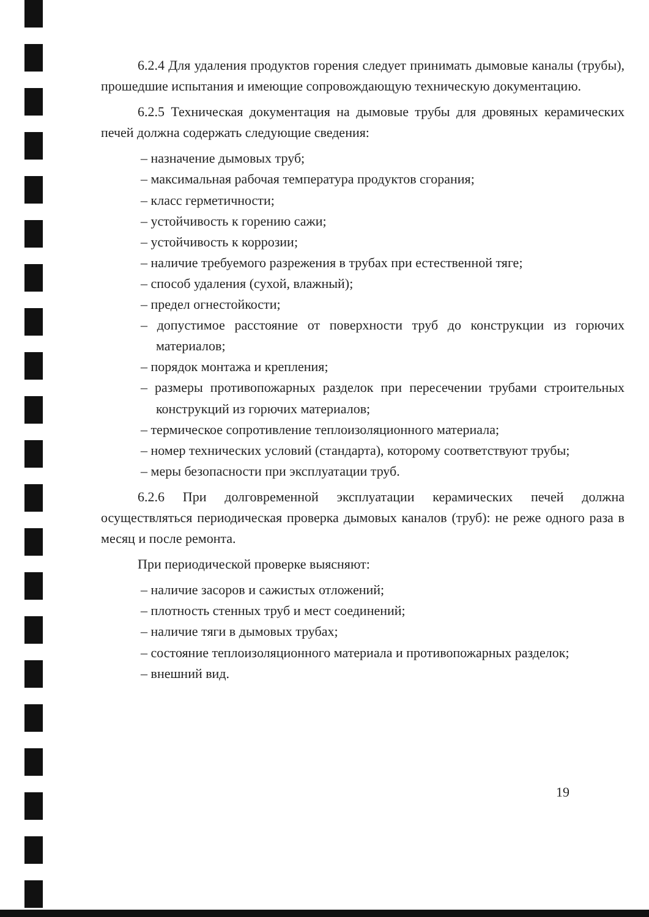6.2.4 Для удаления продуктов горения следует принимать дымовые каналы (трубы), прошедшие испытания и имеющие сопровождающую техническую документацию.
6.2.5 Техническая документация на дымовые трубы для дровяных керамических печей должна содержать следующие сведения:
– назначение дымовых труб;
– максимальная рабочая температура продуктов сгорания;
– класс герметичности;
– устойчивость к горению сажи;
– устойчивость к коррозии;
– наличие требуемого разрежения в трубах при естественной тяге;
– способ удаления (сухой, влажный);
– предел огнестойкости;
– допустимое расстояние от поверхности труб до конструкции из горючих материалов;
– порядок монтажа и крепления;
– размеры противопожарных разделок при пересечении трубами строительных конструкций из горючих материалов;
– термическое сопротивление теплоизоляционного материала;
– номер технических условий (стандарта), которому соответствуют трубы;
– меры безопасности при эксплуатации труб.
6.2.6 При долговременной эксплуатации керамических печей должна осуществляться периодическая проверка дымовых каналов (труб): не реже одного раза в месяц и после ремонта.
При периодической проверке выясняют:
– наличие засоров и сажистых отложений;
– плотность стенных труб и мест соединений;
– наличие тяги в дымовых трубах;
– состояние теплоизоляционного материала и противопожарных разделок;
– внешний вид.
19